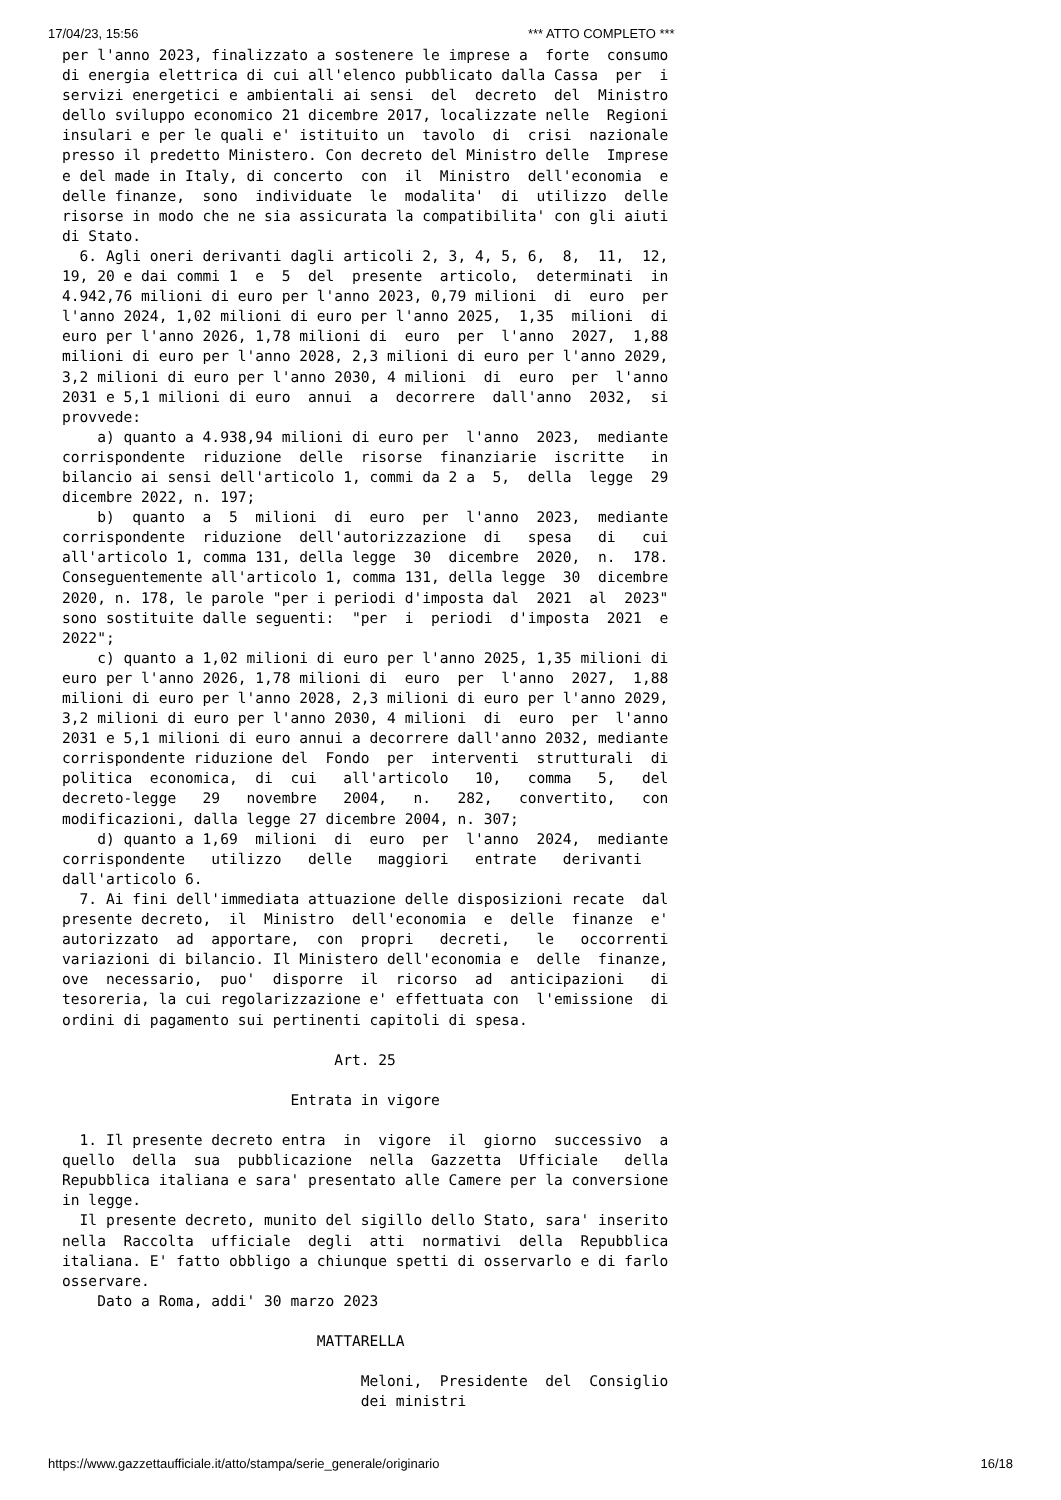17/04/23, 15:56 *** ATTO COMPLETO ***
per l'anno 2023, finalizzato a sostenere le imprese a  forte  consumo
di energia elettrica di cui all'elenco pubblicato dalla Cassa  per  i
servizi energetici e ambientali ai sensi  del  decreto  del  Ministro
dello sviluppo economico 21 dicembre 2017, localizzate nelle  Regioni
insulari e per le quali e' istituito un  tavolo  di  crisi  nazionale
presso il predetto Ministero. Con decreto del Ministro delle  Imprese
e del made in Italy, di concerto  con  il  Ministro  dell'economia  e
delle finanze,  sono  individuate  le  modalita'  di  utilizzo  delle
risorse in modo che ne sia assicurata la compatibilita' con gli aiuti
di Stato.
  6. Agli oneri derivanti dagli articoli 2, 3, 4, 5, 6,  8,  11,  12,
19, 20 e dai commi 1  e  5  del  presente  articolo,  determinati  in
4.942,76 milioni di euro per l'anno 2023, 0,79 milioni  di  euro  per
l'anno 2024, 1,02 milioni di euro per l'anno 2025,  1,35  milioni  di
euro per l'anno 2026, 1,78 milioni di  euro  per  l'anno  2027,  1,88
milioni di euro per l'anno 2028, 2,3 milioni di euro per l'anno 2029,
3,2 milioni di euro per l'anno 2030, 4 milioni  di  euro  per  l'anno
2031 e 5,1 milioni di euro  annui  a  decorrere  dall'anno  2032,  si
provvede:
    a) quanto a 4.938,94 milioni di euro per  l'anno  2023,  mediante
corrispondente  riduzione  delle  risorse  finanziarie  iscritte   in
bilancio ai sensi dell'articolo 1, commi da 2 a  5,  della  legge  29
dicembre 2022, n. 197;
    b)  quanto  a  5  milioni  di  euro  per  l'anno  2023,  mediante
corrispondente  riduzione  dell'autorizzazione  di   spesa   di   cui
all'articolo 1, comma 131, della legge  30  dicembre  2020,  n.  178.
Conseguentemente all'articolo 1, comma 131, della legge  30  dicembre
2020, n. 178, le parole "per i periodi d'imposta dal  2021  al  2023"
sono sostituite dalle seguenti:  "per  i  periodi  d'imposta  2021  e
2022";
    c) quanto a 1,02 milioni di euro per l'anno 2025, 1,35 milioni di
euro per l'anno 2026, 1,78 milioni di  euro  per  l'anno  2027,  1,88
milioni di euro per l'anno 2028, 2,3 milioni di euro per l'anno 2029,
3,2 milioni di euro per l'anno 2030, 4 milioni  di  euro  per  l'anno
2031 e 5,1 milioni di euro annui a decorrere dall'anno 2032, mediante
corrispondente riduzione del  Fondo  per  interventi  strutturali  di
politica  economica,  di  cui   all'articolo   10,   comma   5,   del
decreto-legge   29   novembre   2004,   n.   282,   convertito,   con
modificazioni, dalla legge 27 dicembre 2004, n. 307;
    d) quanto a 1,69  milioni  di  euro  per  l'anno  2024,  mediante
corrispondente   utilizzo   delle   maggiori   entrate   derivanti
dall'articolo 6.
  7. Ai fini dell'immediata attuazione delle disposizioni recate  dal
presente decreto,  il  Ministro  dell'economia  e  delle  finanze  e'
autorizzato  ad  apportare,  con  propri   decreti,   le   occorrenti
variazioni di bilancio. Il Ministero dell'economia e  delle  finanze,
ove  necessario,  puo'  disporre  il  ricorso  ad  anticipazioni   di
tesoreria, la cui regolarizzazione e' effettuata con  l'emissione  di
ordini di pagamento sui pertinenti capitoli di spesa.

                               Art. 25

                          Entrata in vigore

  1. Il presente decreto entra  in  vigore  il  giorno  successivo  a
quello  della  sua  pubblicazione  nella  Gazzetta  Ufficiale   della
Repubblica italiana e sara' presentato alle Camere per la conversione
in legge.
  Il presente decreto, munito del sigillo dello Stato, sara' inserito
nella  Raccolta  ufficiale  degli  atti  normativi  della  Repubblica
italiana. E' fatto obbligo a chiunque spetti di osservarlo e di farlo
osservare.
    Dato a Roma, addi' 30 marzo 2023

                             MATTARELLA

                                  Meloni,  Presidente  del  Consiglio
                                  dei ministri
https://www.gazzettaufficiale.it/atto/stampa/serie_generale/originario 16/18